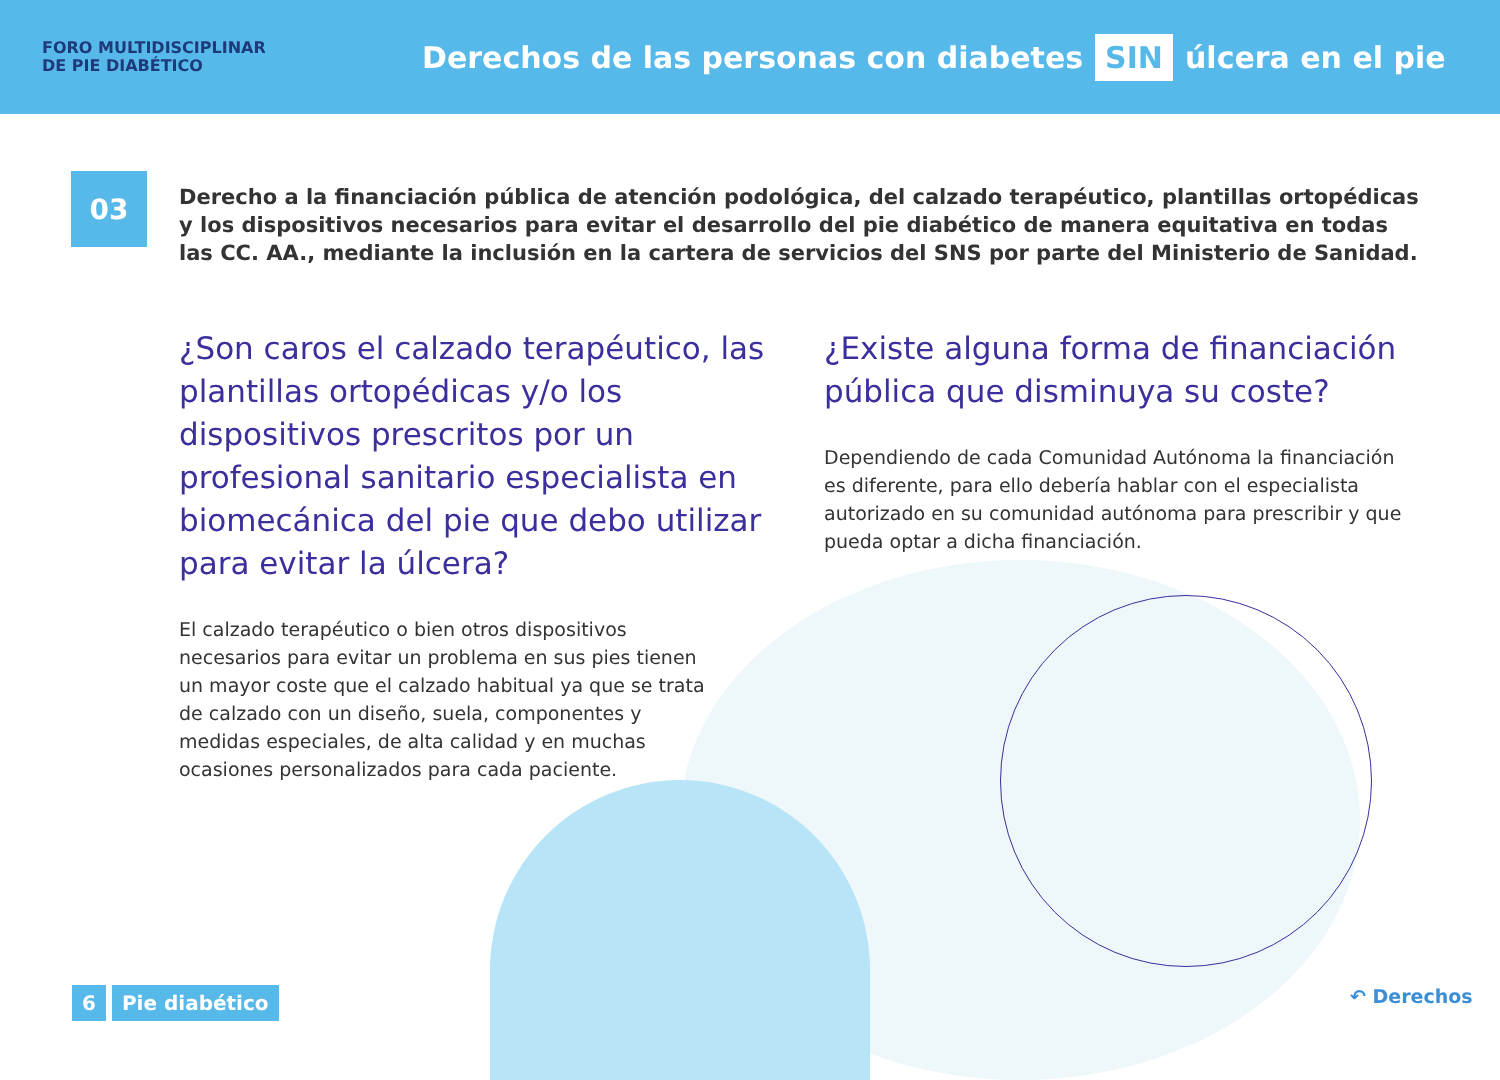FORO MULTIDISCIPLINAR
DE PIE DIABÉTICO
Derechos de las personas con diabetes SIN úlcera en el pie
03
Derecho a la financiación pública de atención podológica, del calzado terapéutico, plantillas ortopédicas y los dispositivos necesarios para evitar el desarrollo del pie diabético de manera equitativa en todas las CC. AA., mediante la inclusión en la cartera de servicios del SNS por parte del Ministerio de Sanidad.
¿Son caros el calzado terapéutico, las plantillas ortopédicas y/o los dispositivos prescritos por un profesional sanitario especialista en biomecánica del pie que debo utilizar para evitar la úlcera?
El calzado terapéutico o bien otros dispositivos necesarios para evitar un problema en sus pies tienen un mayor coste que el calzado habitual ya que se trata de calzado con un diseño, suela, componentes y medidas especiales, de alta calidad y en muchas ocasiones personalizados para cada paciente.
¿Existe alguna forma de financiación pública que disminuya su coste?
Dependiendo de cada Comunidad Autónoma la financiación es diferente, para ello debería hablar con el especialista autorizado en su comunidad autónoma para prescribir y que pueda optar a dicha financiación.
6 Pie diabético ↶ Derechos